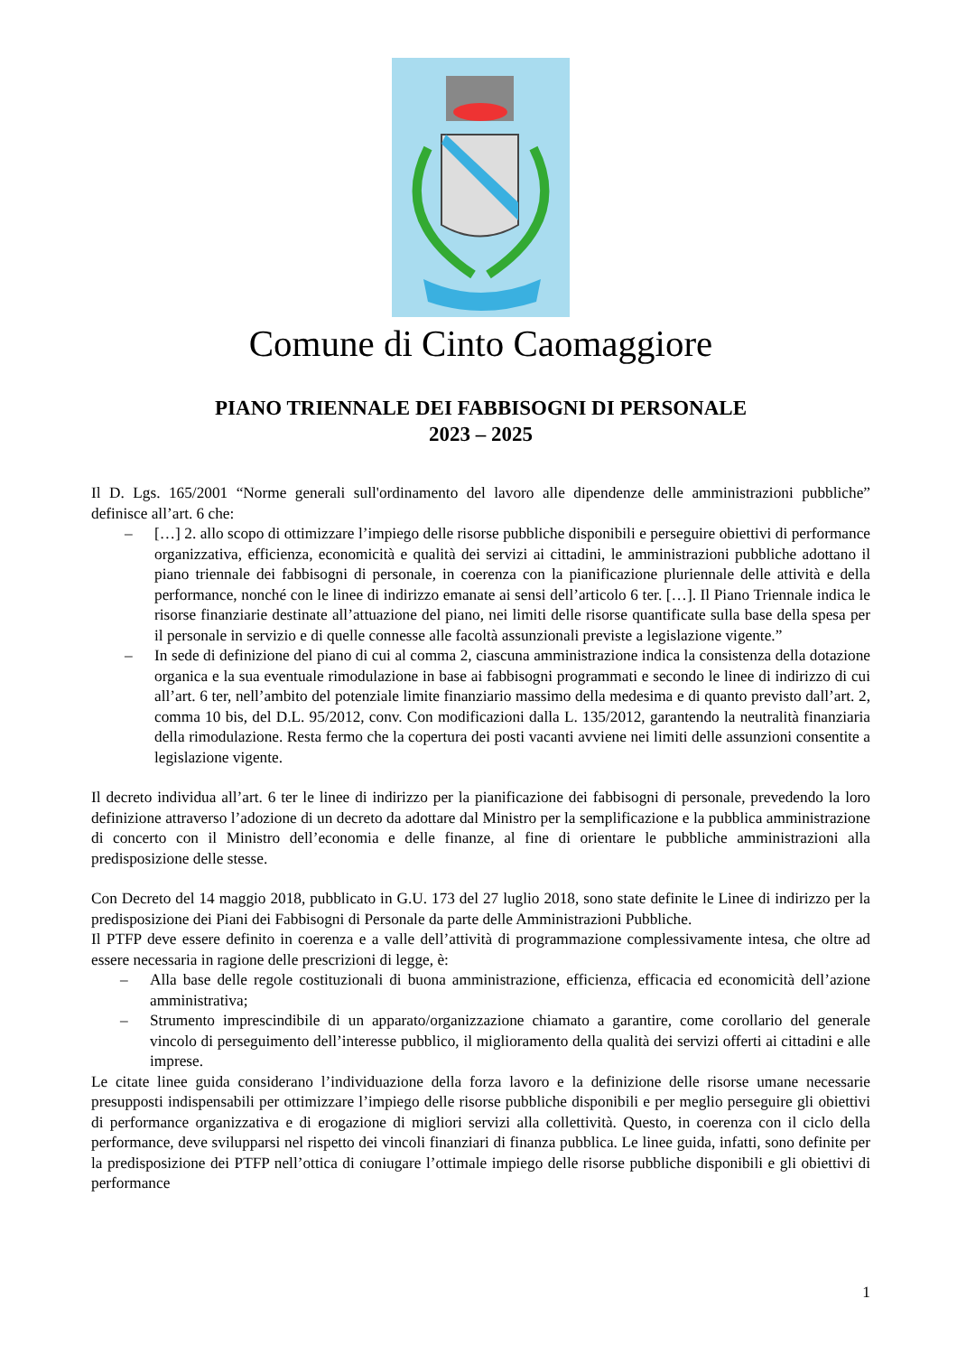Comune di Cinto Caomaggiore
PIANO TRIENNALE DEI FABBISOGNI DI PERSONALE
2023 – 2025
Il D. Lgs. 165/2001 “Norme generali sull'ordinamento del lavoro alle dipendenze delle amministrazioni pubbliche” definisce all’art. 6 che:
– […] 2. allo scopo di ottimizzare l’impiego delle risorse pubbliche disponibili e perseguire obiettivi di performance organizzativa, efficienza, economicità e qualità dei servizi ai cittadini, le amministrazioni pubbliche adottano il piano triennale dei fabbisogni di personale, in coerenza con la pianificazione pluriennale delle attività e della performance, nonché con le linee di indirizzo emanate ai sensi dell’articolo 6 ter. […]. Il Piano Triennale indica le risorse finanziarie destinate all’attuazione del piano, nei limiti delle risorse quantificate sulla base della spesa per il personale in servizio e di quelle connesse alle facoltà assunzionali previste a legislazione vigente.”
– In sede di definizione del piano di cui al comma 2, ciascuna amministrazione indica la consistenza della dotazione organica e la sua eventuale rimodulazione in base ai fabbisogni programmati e secondo le linee di indirizzo di cui all’art. 6 ter, nell’ambito del potenziale limite finanziario massimo della medesima e di quanto previsto dall’art. 2, comma 10 bis, del D.L. 95/2012, conv. Con modificazioni dalla L. 135/2012, garantendo la neutralità finanziaria della rimodulazione. Resta fermo che la copertura dei posti vacanti avviene nei limiti delle assunzioni consentite a legislazione vigente.
Il decreto individua all’art. 6 ter le linee di indirizzo per la pianificazione dei fabbisogni di personale, prevedendo la loro definizione attraverso l’adozione di un decreto da adottare dal Ministro per la semplificazione e la pubblica amministrazione di concerto con il Ministro dell’economia e delle finanze, al fine di orientare le pubbliche amministrazioni alla predisposizione delle stesse.
Con Decreto del 14 maggio 2018, pubblicato in G.U. 173 del 27 luglio 2018, sono state definite le Linee di indirizzo per la predisposizione dei Piani dei Fabbisogni di Personale da parte delle Amministrazioni Pubbliche.
Il PTFP deve essere definito in coerenza e a valle dell’attività di programmazione complessivamente intesa, che oltre ad essere necessaria in ragione delle prescrizioni di legge, è:
– Alla base delle regole costituzionali di buona amministrazione, efficienza, efficacia ed economicità dell’azione amministrativa;
– Strumento imprescindibile di un apparato/organizzazione chiamato a garantire, come corollario del generale vincolo di perseguimento dell’interesse pubblico, il miglioramento della qualità dei servizi offerti ai cittadini e alle imprese.
Le citate linee guida considerano l’individuazione della forza lavoro e la definizione delle risorse umane necessarie presupposti indispensabili per ottimizzare l’impiego delle risorse pubbliche disponibili e per meglio perseguire gli obiettivi di performance organizzativa e di erogazione di migliori servizi alla collettività. Questo, in coerenza con il ciclo della performance, deve svilupparsi nel rispetto dei vincoli finanziari di finanza pubblica. Le linee guida, infatti, sono definite per la predisposizione dei PTFP nell’ottica di coniugare l’ottimale impiego delle risorse pubbliche disponibili e gli obiettivi di performance
1